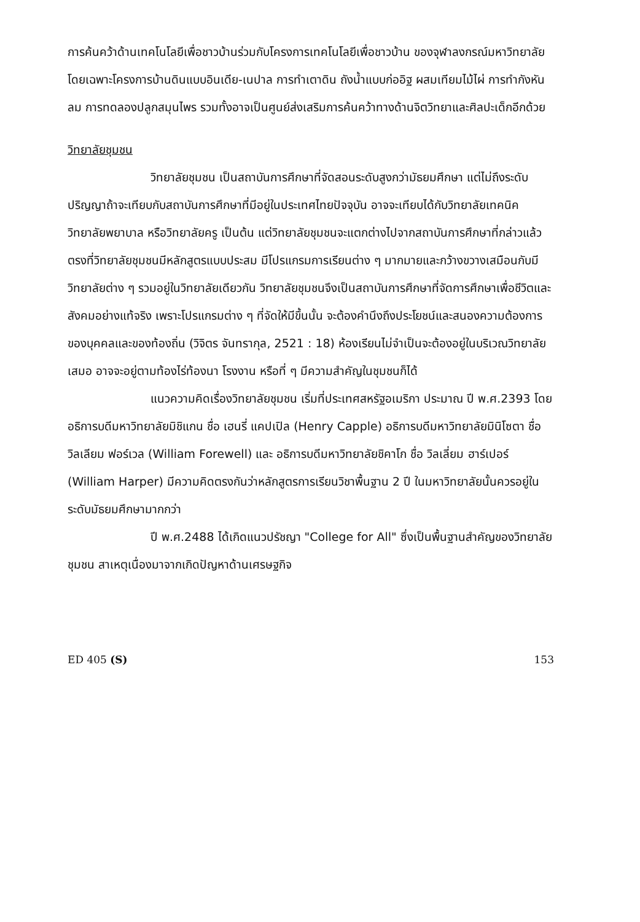การค้นคว้าด้านเทคโนโลยีเพื่อชาวบ้านร่วมกับโครงการเทคโนโลยีเพื่อชาวบ้าน ของจุฬาลงกรณ์มหาวิทยาลัย โดยเฉพาะโครงการบ้านดินแบบอินเดีย-เนปาล การทำเตาดิน ถังน้ำแบบก่ออิฐ ผสมเทียมไม้ไผ่ การทำกังหันลม การทดลองปลูกสมุนไพร รวมทั้งอาจเป็นศูนย์ส่งเสริมการค้นคว้าทางด้านจิตวิทยาและศิลปะเด็กอีกด้วย
วิทยาลัยชุมชน
วิทยาลัยชุมชน เป็นสถาบันการศึกษาที่จัดสอนระดับสูงกว่ามัธยมศึกษา แต่ไม่ถึงระดับปริญญาถ้าจะเทียบกับสถาบันการศึกษาที่มีอยู่ในประเทศไทยปัจจุบัน อาจจะเทียบได้กับวิทยาลัยเทคนิค วิทยาลัยพยาบาล หรือวิทยาลัยครู เป็นต้น แต่วิทยาลัยชุมชนจะแตกต่างไปจากสถาบันการศึกษาที่กล่าวแล้วตรงที่วิทยาลัยชุมชนมีหลักสูตรแบบประสม มีโปรแกรมการเรียนต่าง ๆ มากมายและกว้างขวางเสมือนกับมีวิทยาลัยต่าง ๆ รวมอยู่ในวิทยาลัยเดียวกัน วิทยาลัยชุมชนจึงเป็นสถาบันการศึกษาที่จัดการศึกษาเพื่อชีวิตและสังคมอย่างแท้จริง เพราะโปรแกรมต่าง ๆ ที่จัดให้มีขึ้นนั้น จะต้องคำนึงถึงประโยชน์และสนองความต้องการของบุคคลและของท้องถิ่น (วิจิตร จันทรากุล, 2521 : 18) ห้องเรียนไม่จำเป็นจะต้องอยู่ในบริเวณวิทยาลัยเสมอ อาจจะอยู่ตามท้องไร่ท้องนา โรงงาน หรือที่ ๆ มีความสำคัญในชุมชนก็ได้
แนวความคิดเรื่องวิทยาลัยชุมชน เริ่มที่ประเทศสหรัฐอเมริกา ประมาณ ปี พ.ศ.2393 โดย อธิการบดีมหาวิทยาลัยมิชิแกน ชื่อ เฮนรี่ แคปเปิล (Henry Capple) อธิการบดีมหาวิทยาลัยมินิโซตา ชื่อ วิลเลียม ฟอร์เวล (William Forewell) และ อธิการบดีมหาวิทยาลัยชิคาโก ชื่อ วิลเลี่ยม ฮาร์เปอร์ (William Harper) มีความคิดตรงกันว่าหลักสูตรการเรียนวิชาพื้นฐาน 2 ปี ในมหาวิทยาลัยนั้นควรอยู่ในระดับมัธยมศึกษามากกว่า
ปี พ.ศ.2488 ได้เกิดแนวปรัชญา "College for All" ซึ่งเป็นพื้นฐานสำคัญของวิทยาลัยชุมชน สาเหตุเนื่องมาจากเกิดปัญหาด้านเศรษฐกิจ
ED 405 (S) 153